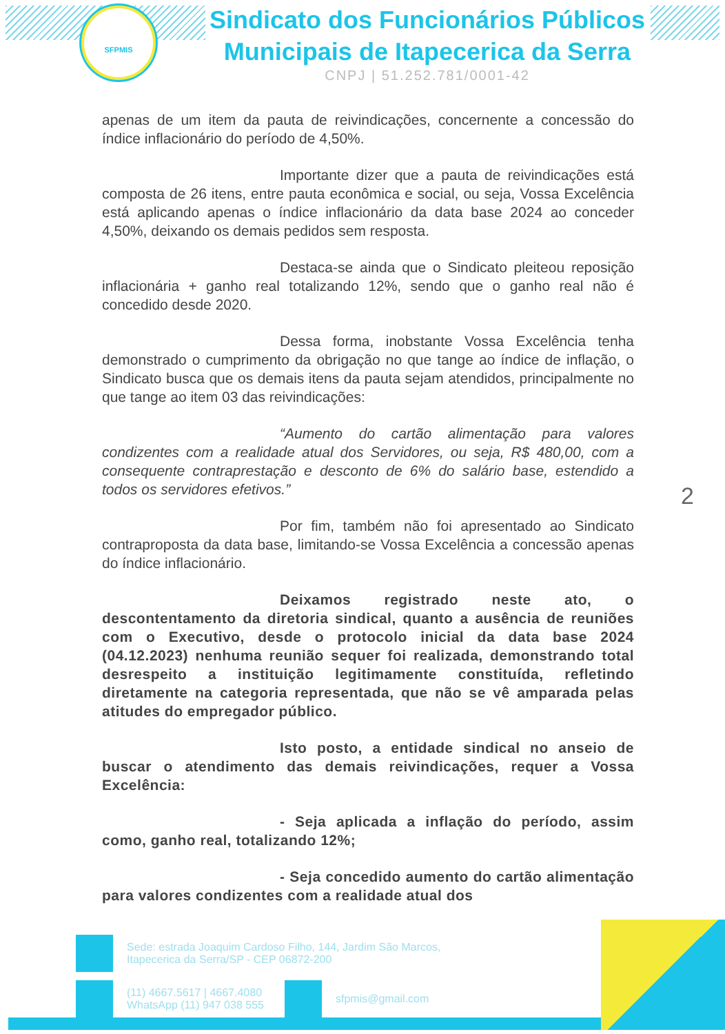SFPMIS
Sindicato dos Funcionários Públicos Municipais de Itapecerica da Serra
CNPJ | 51.252.781/0001-42
apenas de um item da pauta de reivindicações, concernente a concessão do índice inflacionário do período de 4,50%.
Importante dizer que a pauta de reivindicações está composta de 26 itens, entre pauta econômica e social, ou seja, Vossa Excelência está aplicando apenas o índice inflacionário da data base 2024 ao conceder 4,50%, deixando os demais pedidos sem resposta.
Destaca-se ainda que o Sindicato pleiteou reposição inflacionária + ganho real totalizando 12%, sendo que o ganho real não é concedido desde 2020.
Dessa forma, inobstante Vossa Excelência tenha demonstrado o cumprimento da obrigação no que tange ao índice de inflação, o Sindicato busca que os demais itens da pauta sejam atendidos, principalmente no que tange ao item 03 das reivindicações:
“Aumento do cartão alimentação para valores condizentes com a realidade atual dos Servidores, ou seja, R$ 480,00, com a consequente contraprestação e desconto de 6% do salário base, estendido a todos os servidores efetivos.”
Por fim, também não foi apresentado ao Sindicato contraproposta da data base, limitando-se Vossa Excelência a concessão apenas do índice inflacionário.
Deixamos registrado neste ato, o descontentamento da diretoria sindical, quanto a ausência de reuniões com o Executivo, desde o protocolo inicial da data base 2024 (04.12.2023) nenhuma reunião sequer foi realizada, demonstrando total desrespeito a instituição legitimamente constituída, refletindo diretamente na categoria representada, que não se vê amparada pelas atitudes do empregador público.
Isto posto, a entidade sindical no anseio de buscar o atendimento das demais reivindicações, requer a Vossa Excelência:
- Seja aplicada a inflação do período, assim como, ganho real, totalizando 12%;
- Seja concedido aumento do cartão alimentação para valores condizentes com a realidade atual dos
2
Sede: estrada Joaquim Cardoso Filho, 144, Jardim São Marcos,
Itapecerica da Serra/SP - CEP 06872-200
(11) 4667.5617 | 4667.4080
WhatsApp (11) 947 038 555
sfpmis@gmail.com